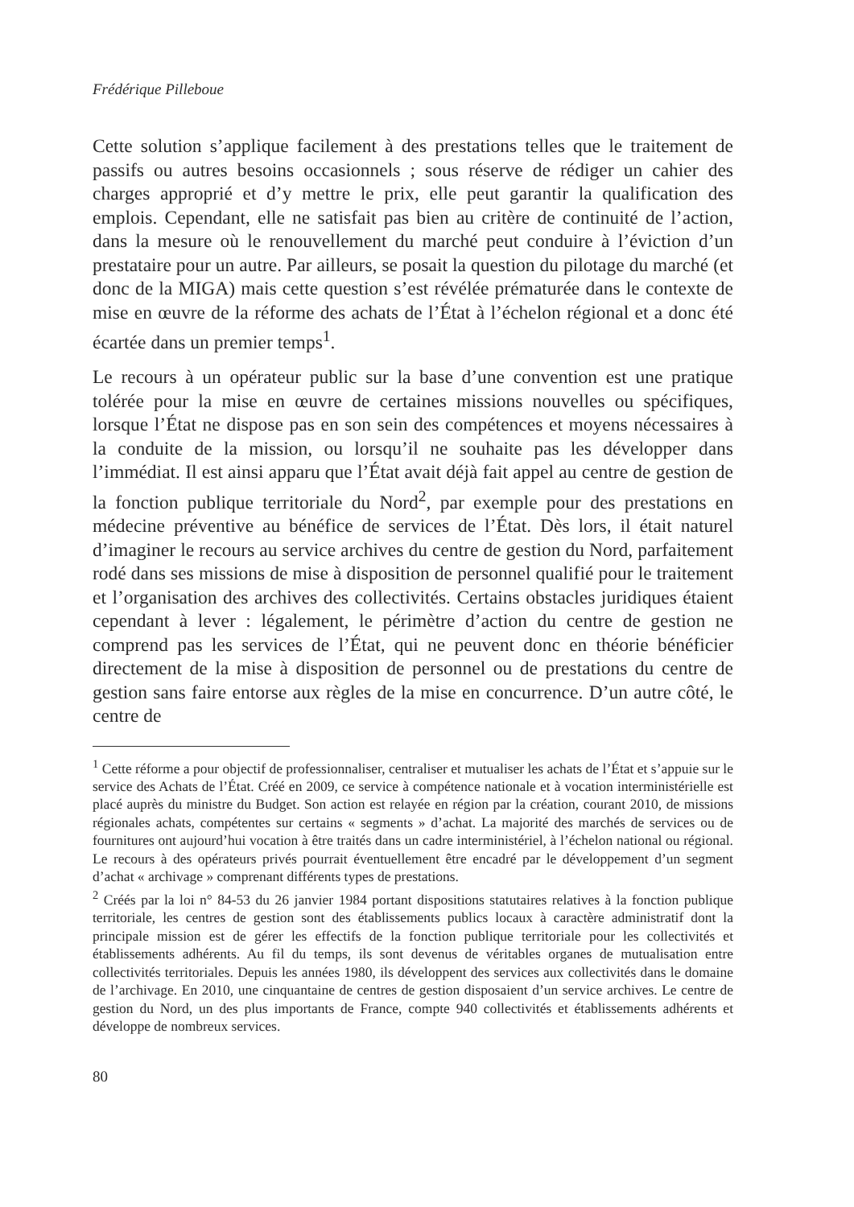Frédérique Pilleboue
Cette solution s’applique facilement à des prestations telles que le traitement de passifs ou autres besoins occasionnels ; sous réserve de rédiger un cahier des charges approprié et d’y mettre le prix, elle peut garantir la qualification des emplois. Cependant, elle ne satisfait pas bien au critère de continuité de l’action, dans la mesure où le renouvellement du marché peut conduire à l’éviction d’un prestataire pour un autre. Par ailleurs, se posait la question du pilotage du marché (et donc de la MIGA) mais cette question s’est révélée prématurée dans le contexte de mise en œuvre de la réforme des achats de l’État à l’échelon régional et a donc été écartée dans un premier temps<sup>1</sup>.
Le recours à un opérateur public sur la base d’une convention est une pratique tolérée pour la mise en œuvre de certaines missions nouvelles ou spécifiques, lorsque l’État ne dispose pas en son sein des compétences et moyens nécessaires à la conduite de la mission, ou lorsqu’il ne souhaite pas les développer dans l’immédiat. Il est ainsi apparu que l’État avait déjà fait appel au centre de gestion de la fonction publique territoriale du Nord<sup>2</sup>, par exemple pour des prestations en médecine préventive au bénéfice de services de l’État. Dès lors, il était naturel d’imaginer le recours au service archives du centre de gestion du Nord, parfaitement rodé dans ses missions de mise à disposition de personnel qualifié pour le traitement et l’organisation des archives des collectivités. Certains obstacles juridiques étaient cependant à lever : légalement, le périmètre d’action du centre de gestion ne comprend pas les services de l’État, qui ne peuvent donc en théorie bénéficier directement de la mise à disposition de personnel ou de prestations du centre de gestion sans faire entorse aux règles de la mise en concurrence. D’un autre côté, le centre de
<sup>1</sup> Cette réforme a pour objectif de professionnaliser, centraliser et mutualiser les achats de l’État et s’appuie sur le service des Achats de l’État. Créé en 2009, ce service à compétence nationale et à vocation interministérielle est placé auprès du ministre du Budget. Son action est relayée en région par la création, courant 2010, de missions régionales achats, compétentes sur certains « segments » d’achat. La majorité des marchés de services ou de fournitures ont aujourd’hui vocation à être traités dans un cadre interministériel, à l’échelon national ou régional. Le recours à des opérateurs privés pourrait éventuellement être encadré par le développement d’un segment d’achat « archivage » comprenant différents types de prestations.
<sup>2</sup> Créés par la loi n° 84-53 du 26 janvier 1984 portant dispositions statutaires relatives à la fonction publique territoriale, les centres de gestion sont des établissements publics locaux à caractère administratif dont la principale mission est de gérer les effectifs de la fonction publique territoriale pour les collectivités et établissements adhérents. Au fil du temps, ils sont devenus de véritables organes de mutualisation entre collectivités territoriales. Depuis les années 1980, ils développent des services aux collectivités dans le domaine de l’archivage. En 2010, une cinquantaine de centres de gestion disposaient d’un service archives. Le centre de gestion du Nord, un des plus importants de France, compte 940 collectivités et établissements adhérents et développe de nombreux services.
80